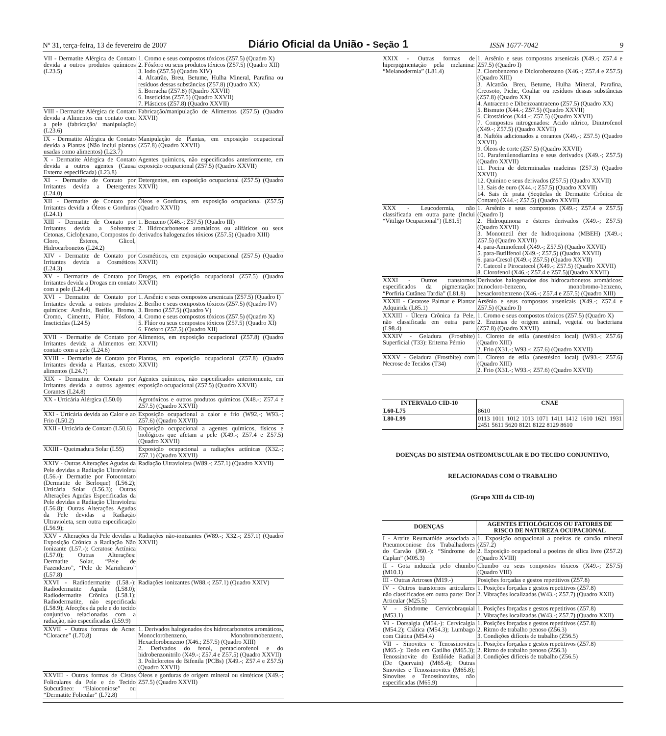Nº 31, terça-feira, 13 de fevereiro de 2007 Diário Oficial da União - Seção 1 ISSN 1677-7042 9
| VII - Dermatite Alérgica de Contato devida a outros produtos químicos (L23.5) | 1. Cromo e seus compostos tóxicos (Z57.5) (Quadro X) 2. Fósforo ou seus produtos tóxicos (Z57.5) (Quadro XII) 3. Iodo (Z57.5) (Quadro XIV) 4. Alcatrão, Breu, Betume, Hulha Mineral, Parafina ou resíduos dessas substâncias (Z57.8) (Quadro XX) 5. Borracha (Z57.8) (Quadro XXVII) 6. Inseticidas (Z57.5) (Quadro XXVII) 7. Plásticos (Z57.8) (Quadro XXVII) |
| VIII - Dermatite Alérgica de Contato devida a Alimentos em contato com a pele (fabricação/ manipulação) (L23.6) | Fabricação/manipulação de Alimentos (Z57.5) (Quadro XXVII) |
| IX - Dermatite Alérgica de Contato devida a Plantas (Não inclui plantas usadas como alimentos) (L23.7) | Manipulação de Plantas, em exposição ocupacional (Z57.8) (Quadro XXVII) |
| X - Dermatite Alérgica de Contato devida a outros agentes (Causa Externa especificada) (L23.8) | Agentes químicos, não especificados anteriormente, em exposição ocupacional (Z57.5) (Quadro XXVII) |
| XI - Dermatite de Contato por Irritantes devida a Detergentes (L24.0) | Detergentes, em exposição ocupacional (Z57.5) (Quadro XXVII) |
| XII - Dermatite de Contato por Irritantes devida a Óleos e Gorduras (L24.1) | Óleos e Gorduras, em exposição ocupacional (Z57.5) (Quadro XXVII) |
| XIII - Dermatite de Contato por Irritantes devida a Solventes: Cetonas, Ciclohexano, Compostos do Cloro, Ésteres, Glicol, Hidrocarbonetos (L24.2) | 1. Benzeno (X46.-; Z57.5) (Quadro III) 2. Hidrocarbonetos aromáticos ou alifáticos ou seus derivados halogenados tóxicos (Z57.5) (Quadro XIII) |
| XIV - Dermatite de Contato por Irritantes devida a Cosméticos (L24.3) | Cosméticos, em exposição ocupacional (Z57.5) (Quadro XXVII) |
| XV - Dermatite de Contato por Irritantes devida a Drogas em contato com a pele (L24.4) | Drogas, em exposição ocupacional (Z57.5) (Quadro XXVII) |
| XVI - Dermatite de Contato por Irritantes devida a outros produtos químicos: Arsênio, Berílio, Bromo, Cromo, Cimento, Flúor, Fósforo, Inseticidas (L24.5) | 1. Arsênio e seus compostos arsenicais (Z57.5) (Quadro I) 2. Berílio e seus compostos tóxicos (Z57.5) (Quadro IV) 3. Bromo (Z57.5) (Quadro V) 4. Cromo e seus compostos tóxicos (Z57.5) (Quadro X) 5. Flúor ou seus compostos tóxicos (Z57.5) (Quadro XI) 6. Fósforo (Z57.5) (Quadro XII) |
| XVII - Dermatite de Contato por Irritantes devida a Alimentos em contato com a pele (L24.6) | Alimentos, em exposição ocupacional (Z57.8) (Quadro XXVII) |
| XVIII - Dermatite de Contato por Irritantes devida a Plantas, exceto alimentos (L24.7) | Plantas, em exposição ocupacional (Z57.8) (Quadro XXVII) |
| XIX - Dermatite de Contato por Irritantes devida a outros agentes: Corantes (L24.8) | Agentes químicos, não especificados anteriormente, em exposição ocupacional (Z57.5) (Quadro XXVII) |
| XX - Urticária Alérgica (L50.0) | Agrotóxicos e outros produtos químicos (X48.-; Z57.4 e Z57.5) (Quadro XXVII) |
| XXI - Urticária devida ao Calor e ao Frio (L50.2) | Exposição ocupacional a calor e frio (W92,-; W93.-; Z57.6) (Quadro XXVII) |
| XXII - Urticária de Contato (L50.6) | Exposição ocupacional a agentes químicos, físicos e biológicos que afetam a pele (X49.-; Z57.4 e Z57.5) (Quadro XXVII) |
| XXIII - Queimadura Solar (L55) | Exposição ocupacional a radiações actínicas (X32.-; Z57.1) (Quadro XXVII) |
| XXIV - Outras Alterações Agudas da Pele devidas a Radiação Ultravioleta (L56.-): Dermatite por Fotocontato (Dermatite de Berloque) (L56.2); Urticária Solar (L56.3); Outras Alterações Agudas Especificadas da Pele devidas a Radiação Ultravioleta (L56.8); Outras Alterações Agudas da Pele devidas a Radiação Ultravioleta, sem outra especificação (L56.9); | Radiação Ultravioleta (W89.-; Z57.1) (Quadro XXVII) |
| XXV - Alterações da Pele devidas a Exposição Crônica a Radiação Não Ionizante (L57.-): Ceratose Actínica (L57.0); Outras Alterações: Dermatite Solar, “Pele de Fazendeiro”, “Pele de Marinheiro” (L57.8) | Radiações não-ionizantes (W89.-; X32.-; Z57.1) (Quadro XXVII) |
| XXVI - Radiodermatite (L58.-): Radiodermatite Aguda (L58.0); Radiodermatite Crônica (L58.1); Radiodermatite, não especificada (L58.9); Afecções da pele e do tecido conjuntivo relacionadas com a radiação, não especificadas (L59.9) | Radiações ionizantes (W88.-; Z57.1) (Quadro XXIV) |
| XXVII - Outras formas de Acne: “Cloracne” (L70.8) | 1. Derivados halogenados dos hidrocarbonetos aromáticos, Monoclorobenzeno, Monobromobenzeno, Hexaclorobenzeno (X46.; Z57.5) (Quadro XIII) 2. Derivados do fenol, pentaclorofenol e do hidrobenzonitrilo (X49.-; Z57.4 e Z57.5) (Quadro XXVII) 3. Policloretos de Bifenila (PCBs) (X49.-; Z57.4 e Z57.5) (Quadro XXVII) |
| XXVIII - Outras formas de Cistos Foliculares da Pele e do Tecido Subcutâneo: “Elaioconiose” ou “Dermatite Folicular” (L72.8) | Óleos e gorduras de origem mineral ou sintéticos (X49.-; Z57.5) (Quadro XXVII) |
| XXIX - Outras formas de hiperpigmentação pela melanina: “Melanodermia” (L81.4) | 1. Arsênio e seus compostos arsenicais (X49.-; Z57.4 e Z57.5) (Quadro I) 2. Clorobenzeno e Diclorobenzeno (X46.-; Z57.4 e Z57.5) (Quadro XIII) 3. Alcatrão, Breu, Betume, Hulha Mineral, Parafina, Creosoto, Piche, Coaltar ou resíduos dessas substâncias (Z57.8) (Quadro XX) 4. Antraceno e Dibenzoantraceno (Z57.5) (Quadro XX) 5. Bismuto (X44.-; Z57.5) (Quadro XXVII) 6. Citostáticos (X44.-; Z57.5) (Quadro XXVII) 7. Compostos nitrogenados: Ácido nítrico, Dinitrofenol (X49.-; Z57.5) (Quadro XXVII) 8. Naftóis adicionados a corantes (X49,-; Z57.5) (Quadro XXVII) 9. Óleos de corte (Z57.5) (Quadro XXVII) 10. Parafenilenodiamina e seus derivados (X49.-; Z57.5) (Quadro XXVII) 11. Poeira de determinadas madeiras (Z57.3) (Quadro XXVII) 12. Quinino e seus derivados (Z57.5) (Quadro XXVII) 13. Sais de ouro (X44.-; Z57.5) (Quadro XXVII) 14. Sais de prata (Seqüelas de Dermatite Crônica de Contato) (X44.-; Z57.5) (Quadro XXVII) |
| XXX - Leucodermia, não classificada em outra parte (Inclui “Vitiligo Ocupacional”) (L81.5) | 1. Arsênio e seus compostos (X49.-; Z57.4 e Z57.5) (Quadro I) 2. Hidroquinona e ésteres derivados (X49.-; Z57.5) (Quadro XXVII) 3. Monometil éter de hidroquinona (MBEH) (X49.-; Z57.5) (Quadro XXVII) 4. para-Aminofenol (X49.-; Z57.5) (Quadro XXVII) 5. para-Butilfenol (X49.-; Z57.5) (Quadro XXVII) 6. para-Cresol (X49.-; Z57.5) (Quadro XXVII) 7. Catecol e Pirocatecol (X49.-; Z57.5) (Quadro XXVII) 8. Clorofenol (X46.-; Z57.4 e Z57.5)(Quadro XXVII) |
| XXXI - Outros transtornos especificados da pigmentação: “Porfiria Cutânea Tardia” (L81.8) | Derivados halogenados dos hidrocarbonetos aromáticos: minocloro-benzeno, monobromo-benzeno, hexaclorobenzeno (X46.-; Z57.4 e Z57.5) (Quadro XIII) |
| XXXII - Ceratose Palmar e Plantar Adquirida (L85.1) | Arsênio e seus compostos arsenicais (X49.-; Z57.4 e Z57.5) (Quadro I) |
| XXXIII - Úlcera Crônica da Pele, não classificada em outra parte (L98.4) | 1. Cromo e seus compostos tóxicos (Z57.5) (Quadro X) 2. Enzimas de origem animal, vegetal ou bacteriana (Z57.8) (Quadro XXVII) |
| XXXIV - Geladura (Frostbite) Superficial (T33): Eritema Pérnio | 1. Cloreto de etila (anestésico local) (W93.-; Z57.6) (Quadro XIII) 2. Frio (X31.-; W93.-; Z57.6) (Quadro XXVII) |
| XXXV - Geladura (Frostbite) com Necrose de Tecidos (T34) | 1. Cloreto de etila (anestésico local) (W93.-; Z57.6) (Quadro XIII) 2. Frio (X31.-; W93.-; Z57.6) (Quadro XXVII) |
| INTERVALO CID-10 | CNAE |
| --- | --- |
| L60-L75 | 8610 |
| L80-L99 | 0113 1011 1012 1013 1071 1411 1412 1610 1621 1931 2451 5611 5620 8121 8122 8129 8610 |
DOENÇAS DO SISTEMA OSTEOMUSCULAR E DO TECIDO CONJUNTIVO,
RELACIONADAS COM O TRABALHO
(Grupo XIII da CID-10)
| DOENÇAS | AGENTES ETIOLÓGICOS OU FATORES DE RISCO DE NATUREZA OCUPACIONAL |
| --- | --- |
| I - Artrite Reumatóide associada a Pneumoconiose dos Trabalhadores do Carvão (J60.-): “Síndrome de Caplan” (M05.3) | 1. Exposição ocupacional a poeiras de carvão mineral (Z57.2) 2. Exposição ocupacional a poeiras de sílica livre (Z57.2) (Quadro XVIII) |
| II - Gota induzida pelo chumbo (M10.1) | Chumbo ou seus compostos tóxicos (X49.-; Z57.5) (Quadro VIII) |
| III - Outras Artroses (M19.-) | Posições forçadas e gestos repetitivos (Z57.8) |
| IV - Outros transtornos articulares não classificados em outra parte: Dor Articular (M25.5) | 1. Posições forçadas e gestos repetitivos (Z57.8) 2. Vibrações localizadas (W43.-; Z57.7) (Quadro XXII) |
| V - Síndrome Cervicobraquial (M53.1) | 1. Posições forçadas e gestos repetitivos (Z57.8) 2. Vibrações localizadas (W43.-; Z57.7) (Quadro XXII) |
| VI - Dorsalgia (M54.-): Cervicalgia (M54.2); Ciática (M54.3); Lumbago com Ciática (M54.4) | 1. Posições forçadas e gestos repetitivos (Z57.8) 2. Ritmo de trabalho penoso (Z56.3) 3. Condições difíceis de trabalho (Z56.5) |
| VII - Sinovites e Tenossinovites (M65.-): Dedo em Gatilho (M65.3); Tenossinovite do Estilóide Radial (De Quervain) (M65.4); Outras Sinovites e Tenossinovites (M65.8); Sinovites e Tenossinovites, não especificadas (M65.9) | 1. Posições forçadas e gestos repetitivos (Z57.8) 2. Ritmo de trabalho penoso (Z56.3) 3. Condições difíceis de trabalho (Z56.5) |